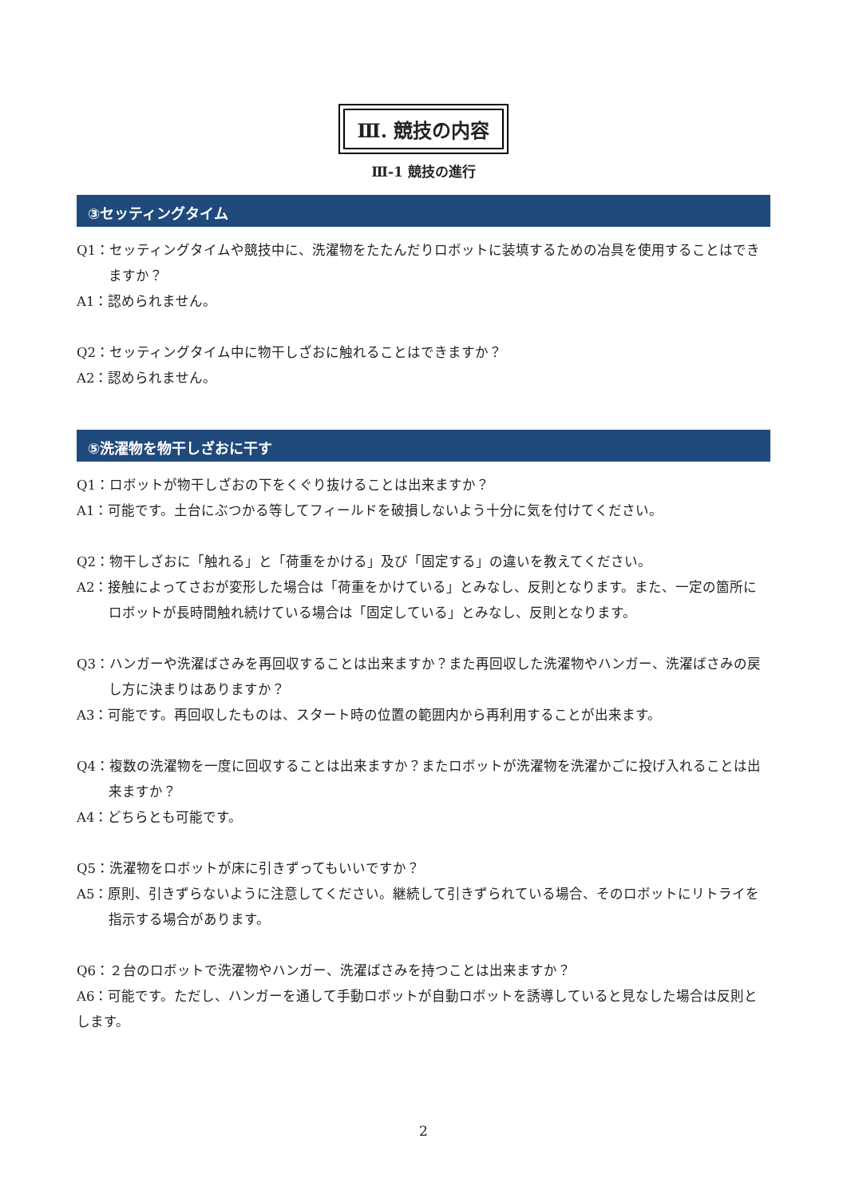Ⅲ. 競技の内容
Ⅲ-1 競技の進行
③セッティングタイム
Q1：セッティングタイムや競技中に、洗濯物をたたんだりロボットに装填するための冶具を使用することはできますか？
A1：認められません。
Q2：セッティングタイム中に物干しざおに触れることはできますか？
A2：認められません。
⑤洗濯物を物干しざおに干す
Q1：ロボットが物干しざおの下をくぐり抜けることは出来ますか？
A1：可能です。土台にぶつかる等してフィールドを破損しないよう十分に気を付けてください。
Q2：物干しざおに「触れる」と「荷重をかける」及び「固定する」の違いを教えてください。
A2：接触によってさおが変形した場合は「荷重をかけている」とみなし、反則となります。また、一定の箇所にロボットが長時間触れ続けている場合は「固定している」とみなし、反則となります。
Q3：ハンガーや洗濯ばさみを再回収することは出来ますか？また再回収した洗濯物やハンガー、洗濯ばさみの戻し方に決まりはありますか？
A3：可能です。再回収したものは、スタート時の位置の範囲内から再利用することが出来ます。
Q4：複数の洗濯物を一度に回収することは出来ますか？またロボットが洗濯物を洗濯かごに投げ入れることは出来ますか？
A4：どちらとも可能です。
Q5：洗濯物をロボットが床に引きずってもいいですか？
A5：原則、引きずらないように注意してください。継続して引きずられている場合、そのロボットにリトライを指示する場合があります。
Q6：２台のロボットで洗濯物やハンガー、洗濯ばさみを持つことは出来ますか？
A6：可能です。ただし、ハンガーを通して手動ロボットが自動ロボットを誘導していると見なした場合は反則とします。
2